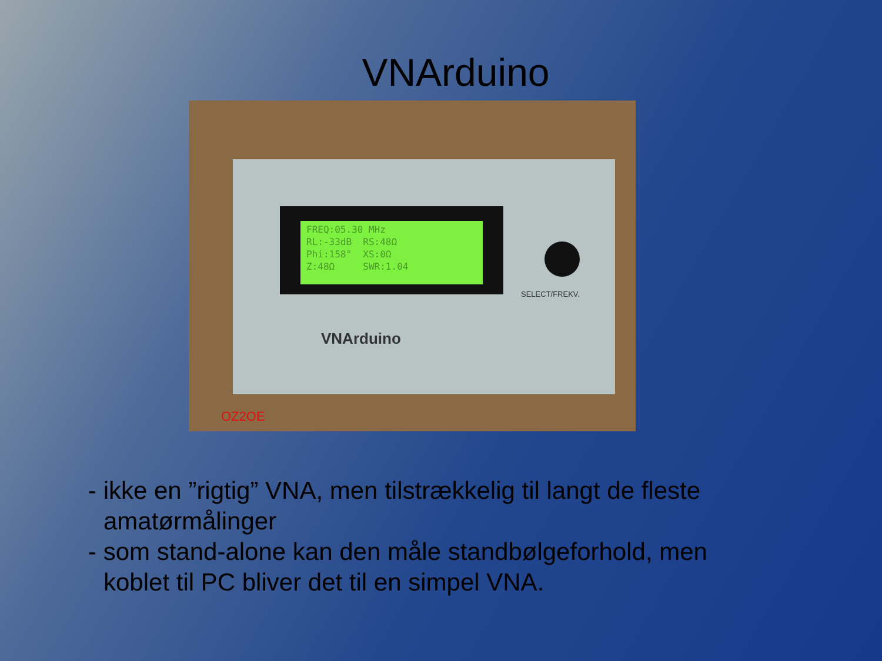VNArduino
FREQ:05.30 MHz RL:-33dB RS:48Ω Phi:158° XS:0Ω Z:48Ω SWR:1.04
SELECT/FREKV.
VNArduino
OZ2OE
- ikke en ”rigtig” VNA, men tilstrækkelig til langt de fleste amatørmålinger
- som stand-alone kan den måle standbølgeforhold, men koblet til PC bliver det til en simpel VNA.